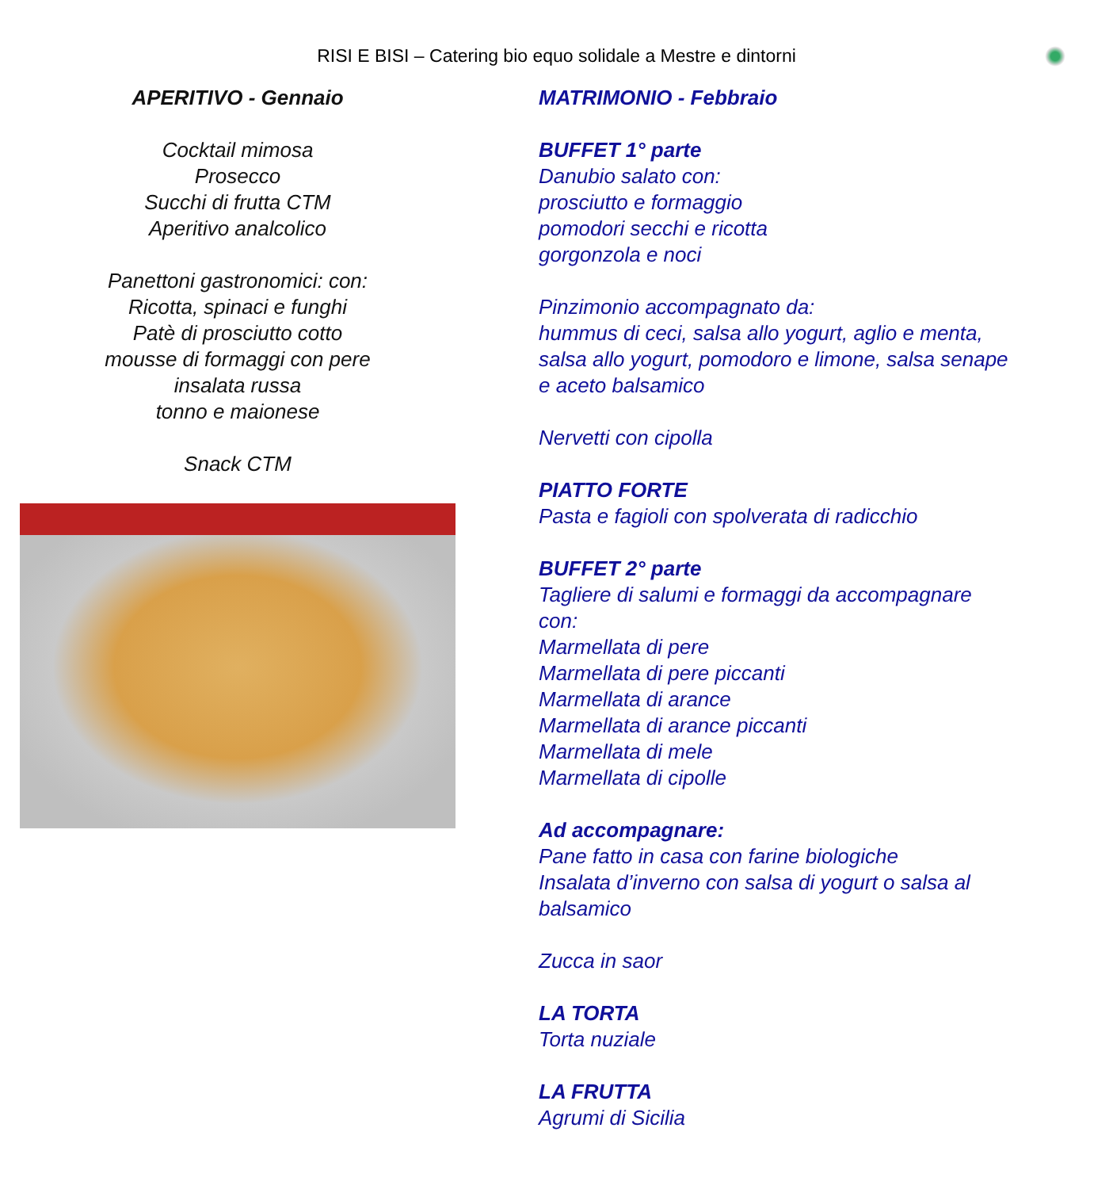RISI E BISI – Catering bio equo solidale a Mestre e dintorni
APERITIVO - Gennaio
Cocktail mimosa
Prosecco
Succhi di frutta CTM
Aperitivo analcolico
Panettoni gastronomici: con:
Ricotta, spinaci e funghi
Patè di prosciutto cotto
mousse di formaggi con pere
insalata russa
tonno e maionese
Snack CTM
MATRIMONIO - Febbraio
BUFFET 1° parte
Danubio salato con:
prosciutto e formaggio
pomodori secchi e ricotta
gorgonzola e noci
Pinzimonio accompagnato da:
hummus di ceci, salsa allo yogurt, aglio e menta,
salsa allo yogurt, pomodoro e limone, salsa senape
e aceto balsamico
Nervetti con cipolla
PIATTO FORTE
Pasta e fagioli con spolverata di radicchio
BUFFET 2° parte
Tagliere di salumi e formaggi da accompagnare
con:
Marmellata di pere
Marmellata di pere piccanti
Marmellata di arance
Marmellata di arance piccanti
Marmellata di mele
Marmellata di cipolle
Ad accompagnare:
Pane fatto in casa con farine biologiche
Insalata d’inverno con salsa di yogurt o salsa al
balsamico
Zucca in saor
LA TORTA
Torta nuziale
LA FRUTTA
Agrumi di Sicilia